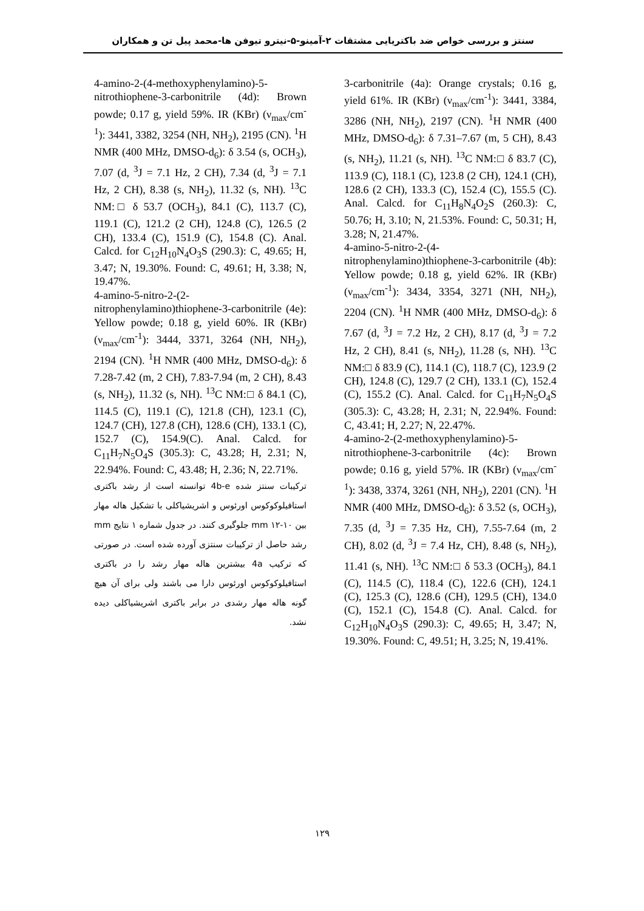سنتز و بررسی خواص ضد باکتریایی مشتقات ۲-آمینو-۵-نیترو تیوفن ها-محمد پیل تن و همکاران
3-carbonitrile (4a): Orange crystals; 0.16 g, yield 61%. IR (KBr) (ν<sub>max</sub>/cm<sup>-1</sup>): 3441, 3384, 3286 (NH, NH<sub>2</sub>), 2197 (CN). <sup>1</sup>H NMR (400 MHz, DMSO-d<sub>6</sub>): δ 7.31–7.67 (m, 5 CH), 8.43 (s, NH<sub>2</sub>), 11.21 (s, NH). <sup>13</sup>C NM:□ δ 83.7 (C), 113.9 (C), 118.1 (C), 123.8 (2 CH), 124.1 (CH), 128.6 (2 CH), 133.3 (C), 152.4 (C), 155.5 (C). Anal. Calcd. for C<sub>11</sub>H<sub>8</sub>N<sub>4</sub>O<sub>2</sub>S (260.3): C, 50.76; H, 3.10; N, 21.53%. Found: C, 50.31; H, 3.28; N, 21.47%.
4-amino-5-nitro-2-(4-nitrophenylamino)thiophene-3-carbonitrile (4b): Yellow powde; 0.18 g, yield 62%. IR (KBr) (ν<sub>max</sub>/cm<sup>-1</sup>): 3434, 3354, 3271 (NH, NH<sub>2</sub>), 2204 (CN). <sup>1</sup>H NMR (400 MHz, DMSO-d<sub>6</sub>): δ 7.67 (d, <sup>3</sup>J = 7.2 Hz, 2 CH), 8.17 (d, <sup>3</sup>J = 7.2 Hz, 2 CH), 8.41 (s, NH<sub>2</sub>), 11.28 (s, NH). <sup>13</sup>C NM:□ δ 83.9 (C), 114.1 (C), 118.7 (C), 123.9 (2 CH), 124.8 (C), 129.7 (2 CH), 133.1 (C), 152.4 (C), 155.2 (C). Anal. Calcd. for C<sub>11</sub>H<sub>7</sub>N<sub>5</sub>O<sub>4</sub>S (305.3): C, 43.28; H, 2.31; N, 22.94%. Found: C, 43.41; H, 2.27; N, 22.47%.
4-amino-2-(2-methoxyphenylamino)-5-nitrothiophene-3-carbonitrile (4c): Brown powde; 0.16 g, yield 57%. IR (KBr) (ν<sub>max</sub>/cm<sup>-1</sup>): 3438, 3374, 3261 (NH, NH<sub>2</sub>), 2201 (CN). <sup>1</sup>H NMR (400 MHz, DMSO-d<sub>6</sub>): δ 3.52 (s, OCH<sub>3</sub>), 7.35 (d, <sup>3</sup>J = 7.35 Hz, CH), 7.55-7.64 (m, 2 CH), 8.02 (d, <sup>3</sup>J = 7.4 Hz, CH), 8.48 (s, NH<sub>2</sub>), 11.41 (s, NH). <sup>13</sup>C NM:□ δ 53.3 (OCH<sub>3</sub>), 84.1 (C), 114.5 (C), 118.4 (C), 122.6 (CH), 124.1 (C), 125.3 (C), 128.6 (CH), 129.5 (CH), 134.0 (C), 152.1 (C), 154.8 (C). Anal. Calcd. for C<sub>12</sub>H<sub>10</sub>N<sub>4</sub>O<sub>3</sub>S (290.3): C, 49.65; H, 3.47; N, 19.30%. Found: C, 49.51; H, 3.25; N, 19.41%.
4-amino-2-(4-methoxyphenylamino)-5-nitrothiophene-3-carbonitrile (4d): Brown powde; 0.17 g, yield 59%. IR (KBr) (ν<sub>max</sub>/cm<sup>-1</sup>): 3441, 3382, 3254 (NH, NH<sub>2</sub>), 2195 (CN). <sup>1</sup>H NMR (400 MHz, DMSO-d<sub>6</sub>): δ 3.54 (s, OCH<sub>3</sub>), 7.07 (d, <sup>3</sup>J = 7.1 Hz, 2 CH), 7.34 (d, <sup>3</sup>J = 7.1 Hz, 2 CH), 8.38 (s, NH<sub>2</sub>), 11.32 (s, NH). <sup>13</sup>C NM:□ δ 53.7 (OCH<sub>3</sub>), 84.1 (C), 113.7 (C), 119.1 (C), 121.2 (2 CH), 124.8 (C), 126.5 (2 CH), 133.4 (C), 151.9 (C), 154.8 (C). Anal. Calcd. for C<sub>12</sub>H<sub>10</sub>N<sub>4</sub>O<sub>3</sub>S (290.3): C, 49.65; H, 3.47; N, 19.30%. Found: C, 49.61; H, 3.38; N, 19.47%.
4-amino-5-nitro-2-(2-nitrophenylamino)thiophene-3-carbonitrile (4e): Yellow powde; 0.18 g, yield 60%. IR (KBr) (ν<sub>max</sub>/cm<sup>-1</sup>): 3444, 3371, 3264 (NH, NH<sub>2</sub>), 2194 (CN). <sup>1</sup>H NMR (400 MHz, DMSO-d<sub>6</sub>): δ 7.28-7.42 (m, 2 CH), 7.83-7.94 (m, 2 CH), 8.43 (s, NH<sub>2</sub>), 11.32 (s, NH). <sup>13</sup>C NM:□ δ 84.1 (C), 114.5 (C), 119.1 (C), 121.8 (CH), 123.1 (C), 124.7 (CH), 127.8 (CH), 128.6 (CH), 133.1 (C), 152.7 (C), 154.9(C). Anal. Calcd. for C<sub>11</sub>H<sub>7</sub>N<sub>5</sub>O<sub>4</sub>S (305.3): C, 43.28; H, 2.31; N, 22.94%. Found: C, 43.48; H, 2.36; N, 22.71%.
ترکیبات سنتز شده 4b-e توانسته است از رشد باکتری استافیلوکوکوس اورئوس و اشریشیاکلی با تشکیل هاله مهار بین mm ۱۲-۱۰ جلوگیری کنند. در جدول شماره ۱ نتایج mm رشد حاصل از ترکیبات سنتزی آورده شده است. در صورتی که ترکیب 4a بیشترین هاله مهار رشد را در باکتری استافیلوکوکوس اورئوس دارا می باشند ولی برای آن هیچ گونه هاله مهار رشدی در برابر باکتری اشریشیاکلی دیده نشد.
۱۲۹